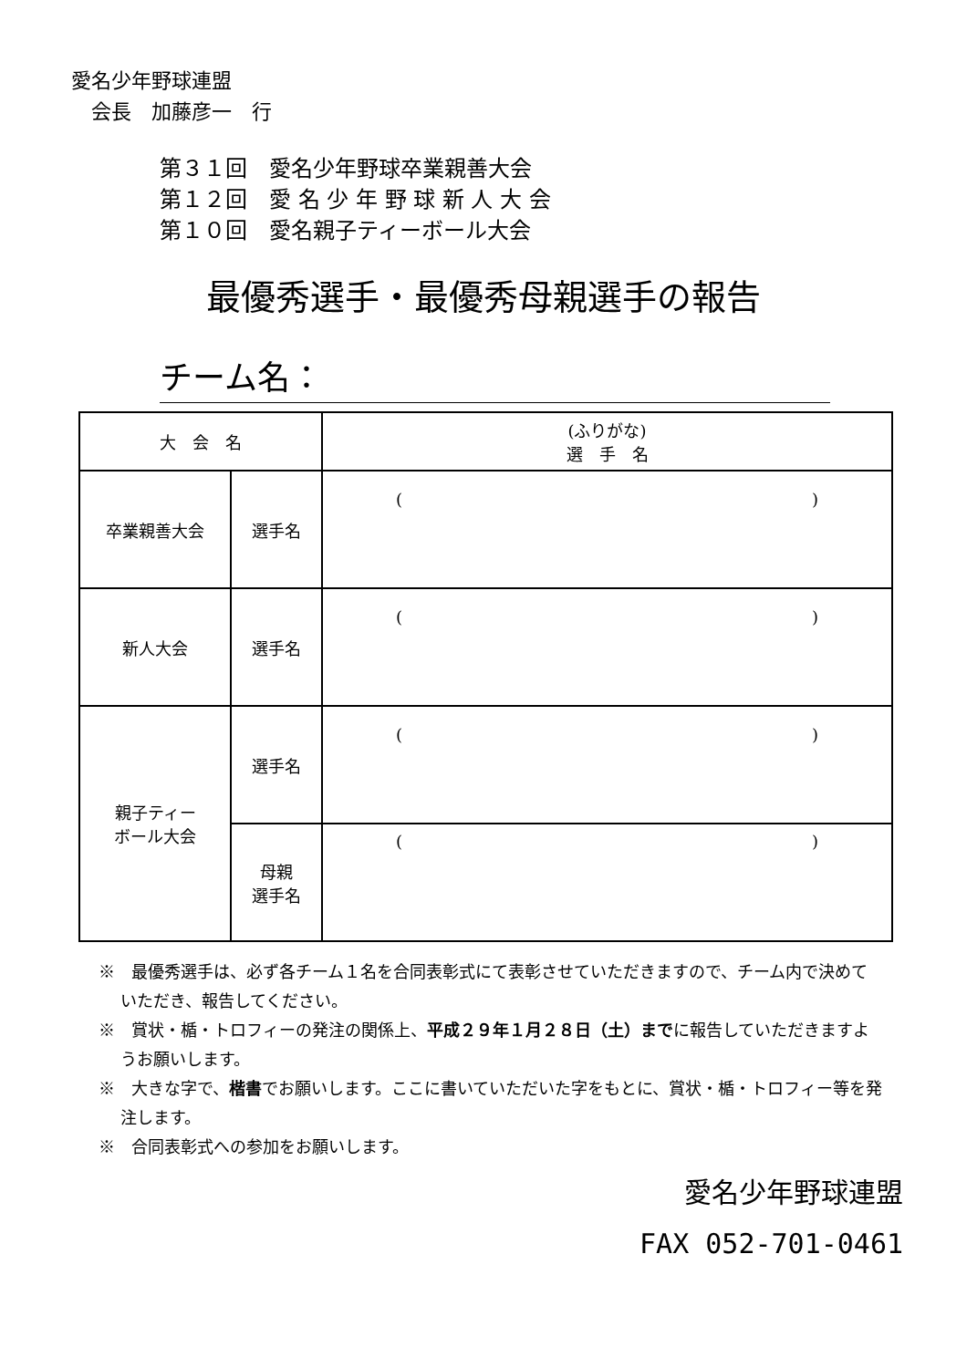愛名少年野球連盟
　会長　加藤彦一　行
第３１回　愛名少年野球卒業親善大会
第１２回　愛 名 少 年 野 球 新 人 大 会
第１０回　愛名親子ティーボール大会
最優秀選手・最優秀母親選手の報告
チーム名：
| 大 会 名 | | (ふりがな) 選 手 名 |
| --- | --- | --- |
| 卒業親善大会 | 選手名 | ( ) |
| 新人大会 | 選手名 | ( ) |
| 親子ティー ボール大会 | 選手名 | ( ) |
| | 母親 選手名 | ( ) |
※　最優秀選手は、必ず各チーム１名を合同表彰式にて表彰させていただきますので、チーム内で決めていただき、報告してください。
※　賞状・楯・トロフィーの発注の関係上、平成２９年１月２８日（土）までに報告していただきますようお願いします。
※　大きな字で、楷書でお願いします。ここに書いていただいた字をもとに、賞状・楯・トロフィー等を発注します。
※　合同表彰式への参加をお願いします。
愛名少年野球連盟
FAX 052-701-0461